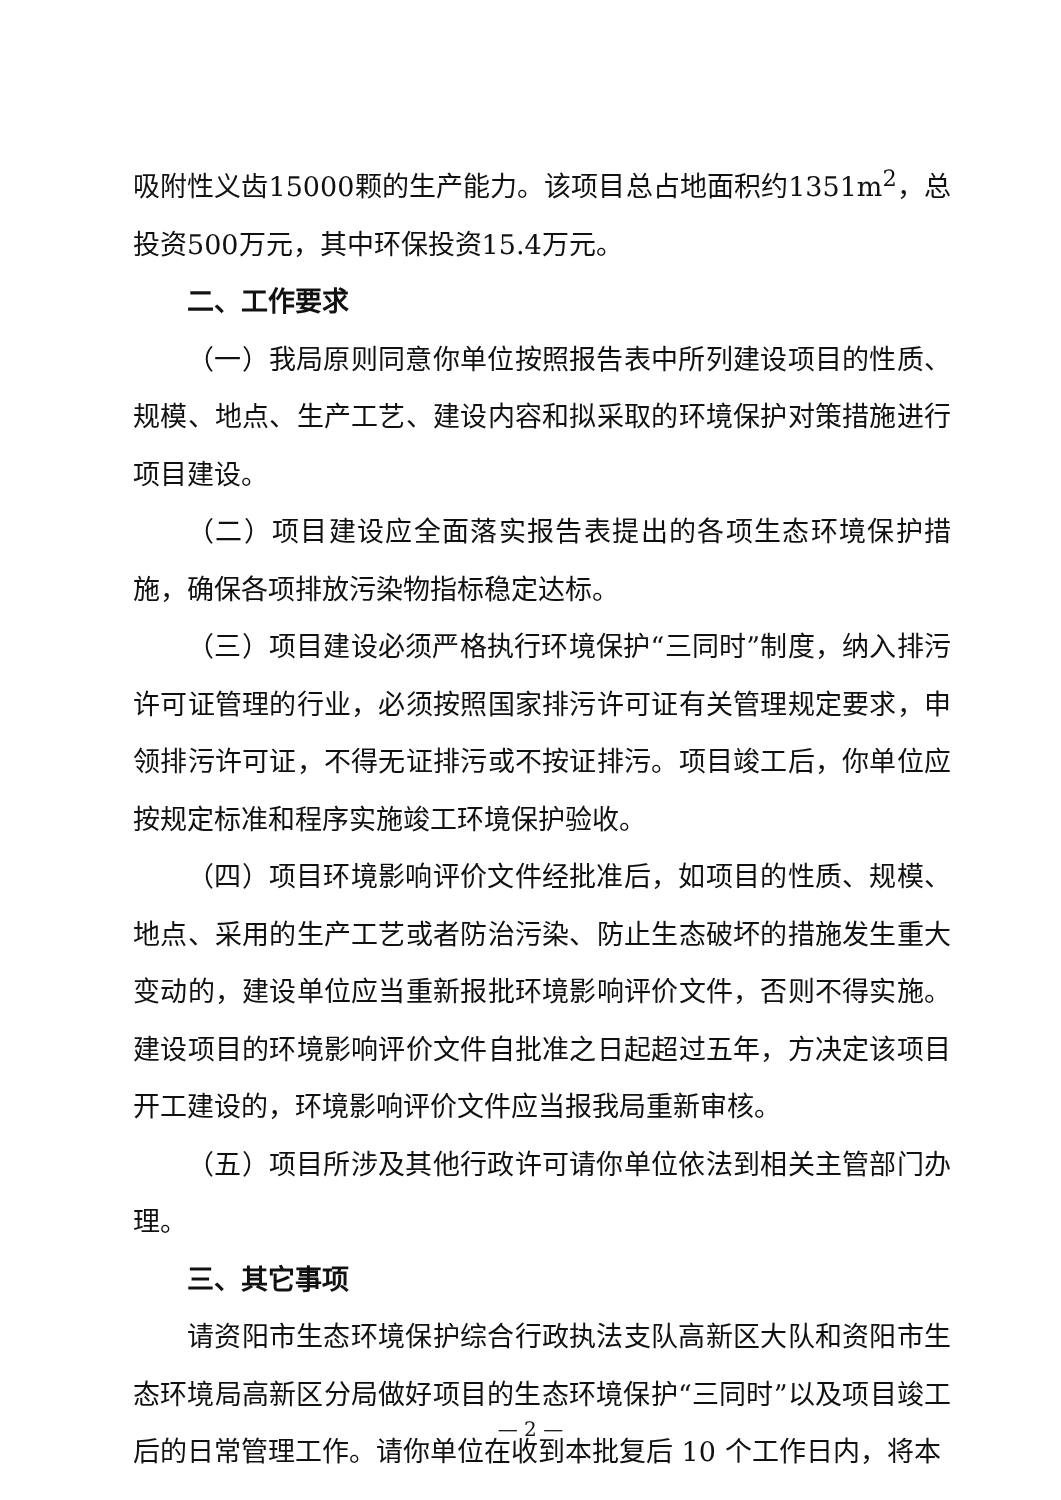吸附性义齿15000颗的生产能力。该项目总占地面积约1351m<sup>2</sup>，总投资500万元，其中环保投资15.4万元。
二、工作要求
（一）我局原则同意你单位按照报告表中所列建设项目的性质、规模、地点、生产工艺、建设内容和拟采取的环境保护对策措施进行项目建设。
（二）项目建设应全面落实报告表提出的各项生态环境保护措施，确保各项排放污染物指标稳定达标。
（三）项目建设必须严格执行环境保护“三同时”制度，纳入排污许可证管理的行业，必须按照国家排污许可证有关管理规定要求，申领排污许可证，不得无证排污或不按证排污。项目竣工后，你单位应按规定标准和程序实施竣工环境保护验收。
（四）项目环境影响评价文件经批准后，如项目的性质、规模、地点、采用的生产工艺或者防治污染、防止生态破坏的措施发生重大变动的，建设单位应当重新报批环境影响评价文件，否则不得实施。建设项目的环境影响评价文件自批准之日起超过五年，方决定该项目开工建设的，环境影响评价文件应当报我局重新审核。
（五）项目所涉及其他行政许可请你单位依法到相关主管部门办理。
三、其它事项
请资阳市生态环境保护综合行政执法支队高新区大队和资阳市生态环境局高新区分局做好项目的生态环境保护“三同时”以及项目竣工后的日常管理工作。请你单位在收到本批复后 10 个工作日内，将本
— 2 —